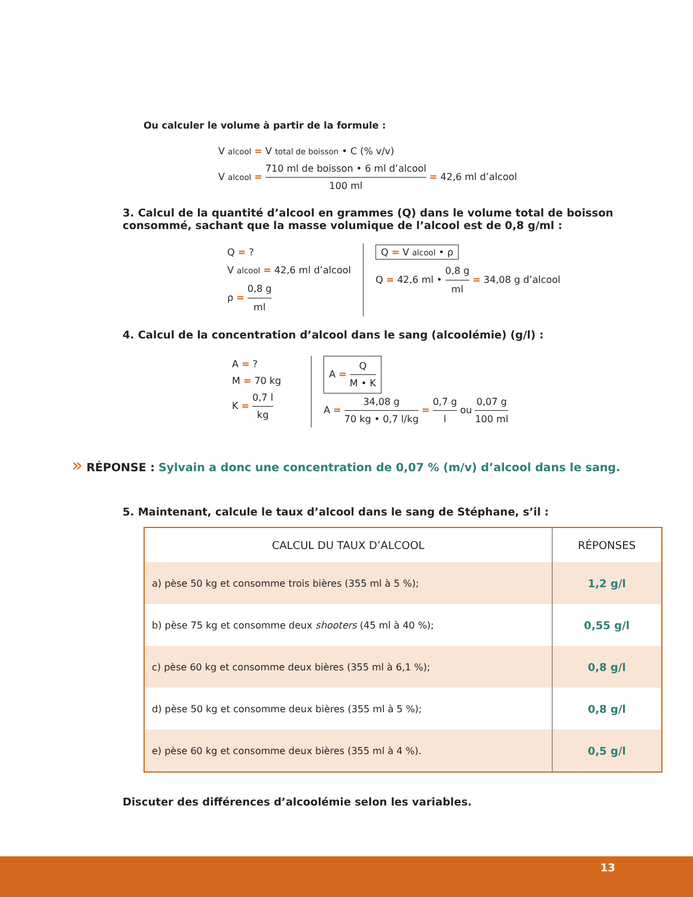Ou calculer le volume à partir de la formule :
V alcool = V total de boisson • C (% v/v)
V alcool = 710 ml de boisson • 6 ml d’alcool 100 ml = 42,6 ml d’alcool
3. Calcul de la quantité d’alcool en grammes (Q) dans le volume total de boisson consommé, sachant que la masse volumique de l’alcool est de 0,8 g/ml :
Q = ?
V alcool = 42,6 ml d’alcool
ρ = 0,8 g ml
Q = V alcool • ρ
Q = 42,6 ml • 0,8 g ml = 34,08 g d’alcool
4. Calcul de la concentration d’alcool dans le sang (alcoolémie) (g/l) :
A = ?
M = 70 kg
K = 0,7 l kg
A = Q M • K
A = 34,08 g 70 kg • 0,7 l/kg = 0,7 g l ou 0,07 g 100 ml
» RÉPONSE : Sylvain a donc une concentration de 0,07 % (m/v) d’alcool dans le sang.
5. Maintenant, calcule le taux d’alcool dans le sang de Stéphane, s’il :
| CALCUL DU TAUX D’ALCOOL | RÉPONSES |
| --- | --- |
| a) pèse 50 kg et consomme trois bières (355 ml à 5 %); | 1,2 g/l |
| b) pèse 75 kg et consomme deux shooters (45 ml à 40 %); | 0,55 g/l |
| c) pèse 60 kg et consomme deux bières (355 ml à 6,1 %); | 0,8 g/l |
| d) pèse 50 kg et consomme deux bières (355 ml à 5 %); | 0,8 g/l |
| e) pèse 60 kg et consomme deux bières (355 ml à 4 %). | 0,5 g/l |
Discuter des différences d’alcoolémie selon les variables.
13